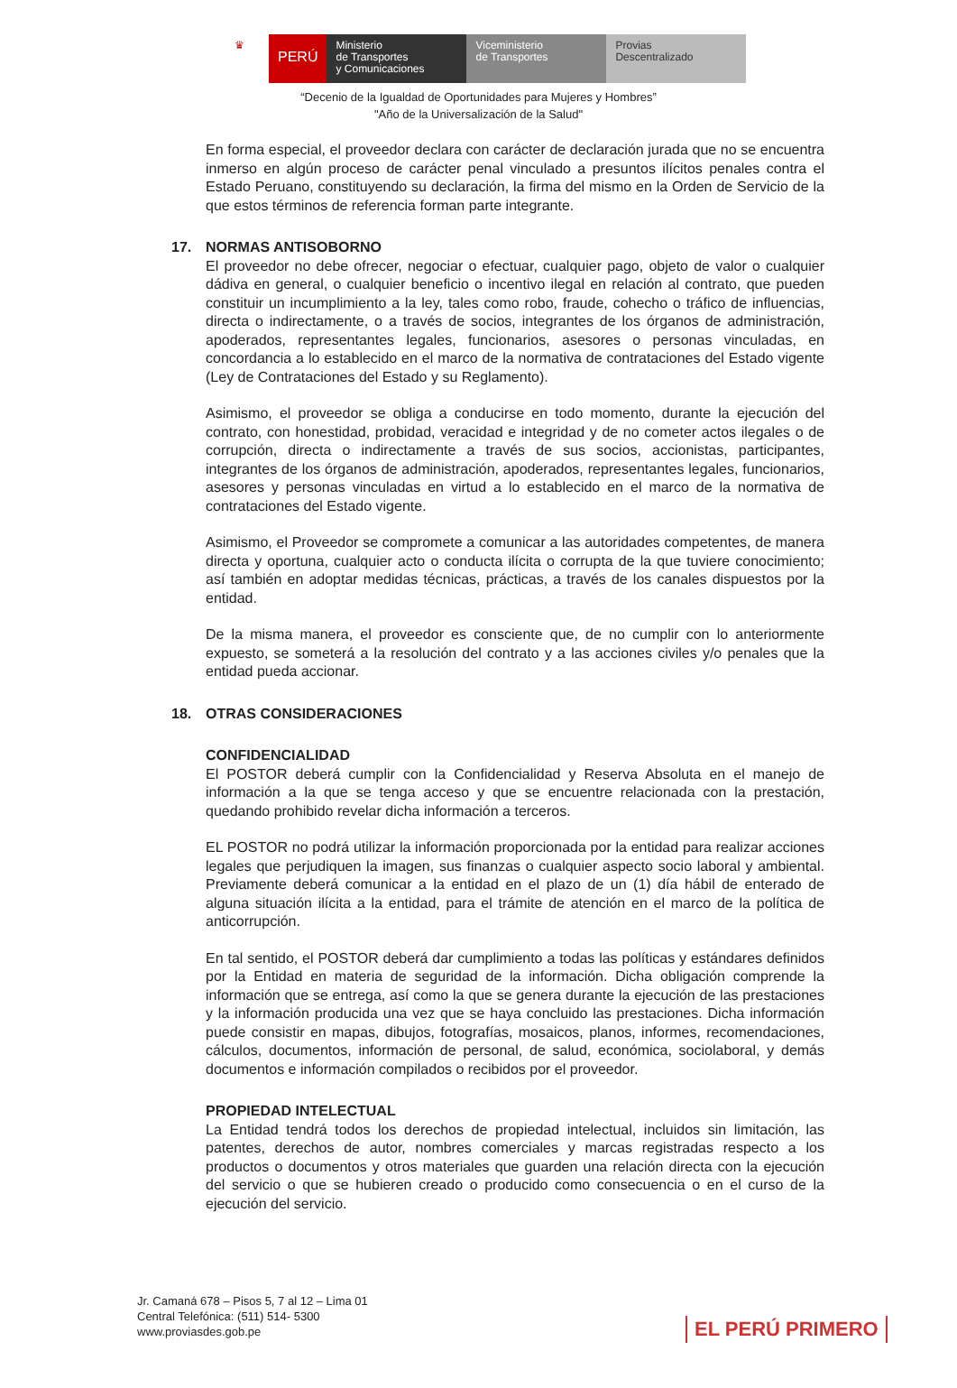♛
PERÚ
Ministerio
de Transportes
y Comunicaciones
Viceministerio
de Transportes
Provias
Descentralizado
“Decenio de la Igualdad de Oportunidades para Mujeres y Hombres”
"Año de la Universalización de la Salud"
En forma especial, el proveedor declara con carácter de declaración jurada que no se encuentra inmerso en algún proceso de carácter penal vinculado a presuntos ilícitos penales contra el Estado Peruano, constituyendo su declaración, la firma del mismo en la Orden de Servicio de la que estos términos de referencia forman parte integrante.
17. NORMAS ANTISOBORNO
El proveedor no debe ofrecer, negociar o efectuar, cualquier pago, objeto de valor o cualquier dádiva en general, o cualquier beneficio o incentivo ilegal en relación al contrato, que pueden constituir un incumplimiento a la ley, tales como robo, fraude, cohecho o tráfico de influencias, directa o indirectamente, o a través de socios, integrantes de los órganos de administración, apoderados, representantes legales, funcionarios, asesores o personas vinculadas, en concordancia a lo establecido en el marco de la normativa de contrataciones del Estado vigente (Ley de Contrataciones del Estado y su Reglamento).
Asimismo, el proveedor se obliga a conducirse en todo momento, durante la ejecución del contrato, con honestidad, probidad, veracidad e integridad y de no cometer actos ilegales o de corrupción, directa o indirectamente a través de sus socios, accionistas, participantes, integrantes de los órganos de administración, apoderados, representantes legales, funcionarios, asesores y personas vinculadas en virtud a lo establecido en el marco de la normativa de contrataciones del Estado vigente.
Asimismo, el Proveedor se compromete a comunicar a las autoridades competentes, de manera directa y oportuna, cualquier acto o conducta ilícita o corrupta de la que tuviere conocimiento; así también en adoptar medidas técnicas, prácticas, a través de los canales dispuestos por la entidad.
De la misma manera, el proveedor es consciente que, de no cumplir con lo anteriormente expuesto, se someterá a la resolución del contrato y a las acciones civiles y/o penales que la entidad pueda accionar.
18. OTRAS CONSIDERACIONES
CONFIDENCIALIDAD
El POSTOR deberá cumplir con la Confidencialidad y Reserva Absoluta en el manejo de información a la que se tenga acceso y que se encuentre relacionada con la prestación, quedando prohibido revelar dicha información a terceros.
EL POSTOR no podrá utilizar la información proporcionada por la entidad para realizar acciones legales que perjudiquen la imagen, sus finanzas o cualquier aspecto socio laboral y ambiental. Previamente deberá comunicar a la entidad en el plazo de un (1) día hábil de enterado de alguna situación ilícita a la entidad, para el trámite de atención en el marco de la política de anticorrupción.
En tal sentido, el POSTOR deberá dar cumplimiento a todas las políticas y estándares definidos por la Entidad en materia de seguridad de la información. Dicha obligación comprende la información que se entrega, así como la que se genera durante la ejecución de las prestaciones y la información producida una vez que se haya concluido las prestaciones. Dicha información puede consistir en mapas, dibujos, fotografías, mosaicos, planos, informes, recomendaciones, cálculos, documentos, información de personal, de salud, económica, sociolaboral, y demás documentos e información compilados o recibidos por el proveedor.
PROPIEDAD INTELECTUAL
La Entidad tendrá todos los derechos de propiedad intelectual, incluidos sin limitación, las patentes, derechos de autor, nombres comerciales y marcas registradas respecto a los productos o documentos y otros materiales que guarden una relación directa con la ejecución del servicio o que se hubieren creado o producido como consecuencia o en el curso de la ejecución del servicio.
Jr. Camaná 678 – Pisos 5, 7 al 12 – Lima 01
Central Telefónica: (511) 514- 5300
www.proviasdes.gob.pe
EL PERÚ PRIMERO